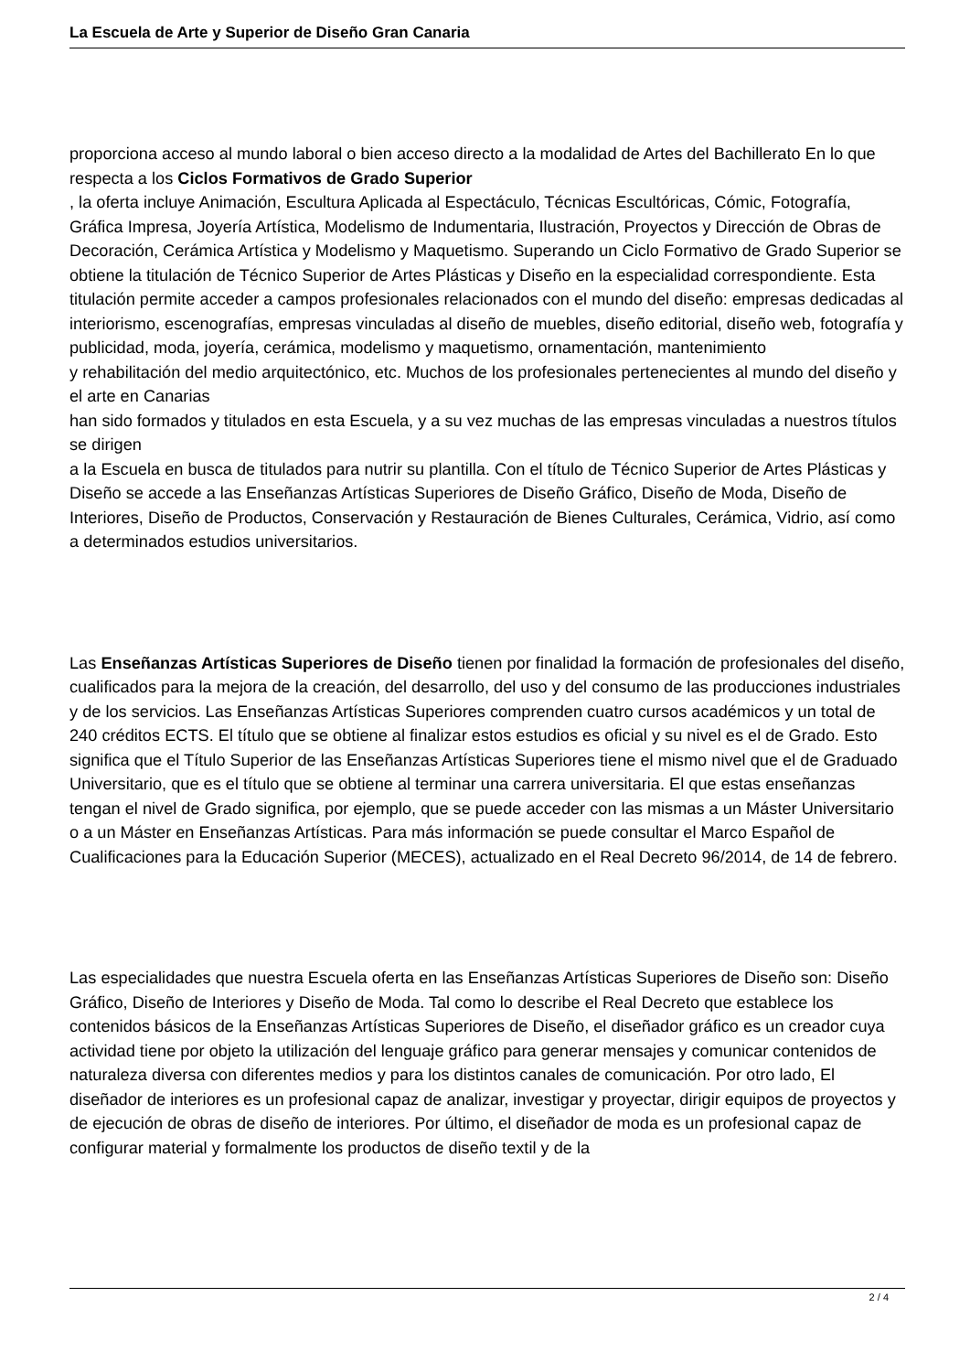La Escuela de Arte y Superior de Diseño Gran Canaria
proporciona acceso al mundo laboral o bien acceso directo a la modalidad de Artes del Bachillerato En lo que respecta a los Ciclos Formativos de Grado Superior
, la oferta incluye Animación, Escultura Aplicada al Espectáculo, Técnicas Escultóricas, Cómic, Fotografía, Gráfica Impresa, Joyería Artística, Modelismo de Indumentaria, Ilustración, Proyectos y Dirección de Obras de Decoración, Cerámica Artística y Modelismo y Maquetismo. Superando un Ciclo Formativo de Grado Superior se obtiene la titulación de Técnico Superior de Artes Plásticas y Diseño en la especialidad correspondiente. Esta titulación permite acceder a campos profesionales relacionados con el mundo del diseño: empresas dedicadas al interiorismo, escenografías, empresas vinculadas al diseño de muebles, diseño editorial, diseño web, fotografía y publicidad, moda, joyería, cerámica, modelismo y maquetismo, ornamentación, mantenimiento
y rehabilitación del medio arquitectónico, etc. Muchos de los profesionales pertenecientes al mundo del diseño y el arte en Canarias
han sido formados y titulados en esta Escuela, y a su vez muchas de las empresas vinculadas a nuestros títulos se dirigen
a la Escuela en busca de titulados para nutrir su plantilla. Con el título de Técnico Superior de Artes Plásticas y Diseño se accede a las Enseñanzas Artísticas Superiores de Diseño Gráfico, Diseño de Moda, Diseño de Interiores, Diseño de Productos, Conservación y Restauración de Bienes Culturales, Cerámica, Vidrio, así como a determinados estudios universitarios.
Las Enseñanzas Artísticas Superiores de Diseño tienen por finalidad la formación de profesionales del diseño, cualificados para la mejora de la creación, del desarrollo, del uso y del consumo de las producciones industriales y de los servicios. Las Enseñanzas Artísticas Superiores comprenden cuatro cursos académicos y un total de 240 créditos ECTS. El título que se obtiene al finalizar estos estudios es oficial y su nivel es el de Grado. Esto significa que el Título Superior de las Enseñanzas Artísticas Superiores tiene el mismo nivel que el de Graduado Universitario, que es el título que se obtiene al terminar una carrera universitaria. El que estas enseñanzas tengan el nivel de Grado significa, por ejemplo, que se puede acceder con las mismas a un Máster Universitario o a un Máster en Enseñanzas Artísticas. Para más información se puede consultar el Marco Español de Cualificaciones para la Educación Superior (MECES), actualizado en el Real Decreto 96/2014, de 14 de febrero.
Las especialidades que nuestra Escuela oferta en las Enseñanzas Artísticas Superiores de Diseño son: Diseño Gráfico, Diseño de Interiores y Diseño de Moda. Tal como lo describe el Real Decreto que establece los contenidos básicos de la Enseñanzas Artísticas Superiores de Diseño, el diseñador gráfico es un creador cuya actividad tiene por objeto la utilización del lenguaje gráfico para generar mensajes y comunicar contenidos de naturaleza diversa con diferentes medios y para los distintos canales de comunicación. Por otro lado, El diseñador de interiores es un profesional capaz de analizar, investigar y proyectar, dirigir equipos de proyectos y de ejecución de obras de diseño de interiores. Por último, el diseñador de moda es un profesional capaz de configurar material y formalmente los productos de diseño textil y de la
2 / 4